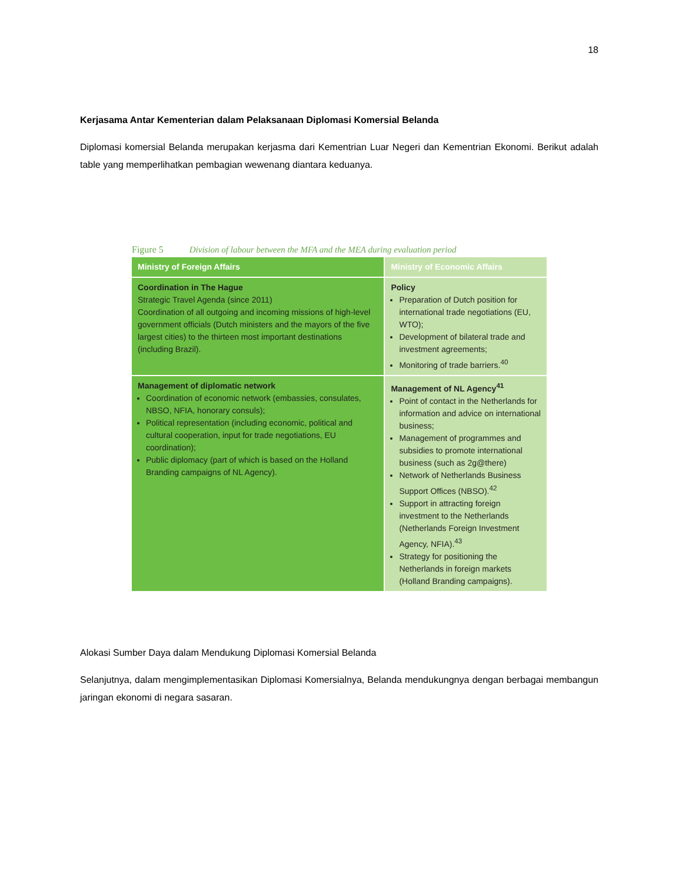18
Kerjasama Antar Kementerian dalam Pelaksanaan Diplomasi Komersial Belanda
Diplomasi komersial Belanda merupakan kerjasma dari Kementrian Luar Negeri dan Kementrian Ekonomi. Berikut adalah table yang memperlihatkan pembagian wewenang diantara keduanya.
Figure 5 Division of labour between the MFA and the MEA during evaluation period
| Ministry of Foreign Affairs | Ministry of Economic Affairs |
| --- | --- |
| Coordination in The Hague Strategic Travel Agenda (since 2011) Coordination of all outgoing and incoming missions of high-level government officials (Dutch ministers and the mayors of the five largest cities) to the thirteen most important destinations (including Brazil). | Policy Preparation of Dutch position for international trade negotiations (EU, WTO); Development of bilateral trade and investment agreements; Monitoring of trade barriers.<sup>40</sup> |
| Management of diplomatic network Coordination of economic network (embassies, consulates, NBSO, NFIA, honorary consuls); Political representation (including economic, political and cultural cooperation, input for trade negotiations, EU coordination); Public diplomacy (part of which is based on the Holland Branding campaigns of NL Agency). | Management of NL Agency<sup>41</sup> Point of contact in the Netherlands for information and advice on international business; Management of programmes and subsidies to promote international business (such as 2g@there) Network of Netherlands Business Support Offices (NBSO).<sup>42</sup> Support in attracting foreign investment to the Netherlands (Netherlands Foreign Investment Agency, NFIA).<sup>43</sup> Strategy for positioning the Netherlands in foreign markets (Holland Branding campaigns). |
Alokasi Sumber Daya dalam Mendukung Diplomasi Komersial Belanda
Selanjutnya, dalam mengimplementasikan Diplomasi Komersialnya, Belanda mendukungnya dengan berbagai membangun jaringan ekonomi di negara sasaran.